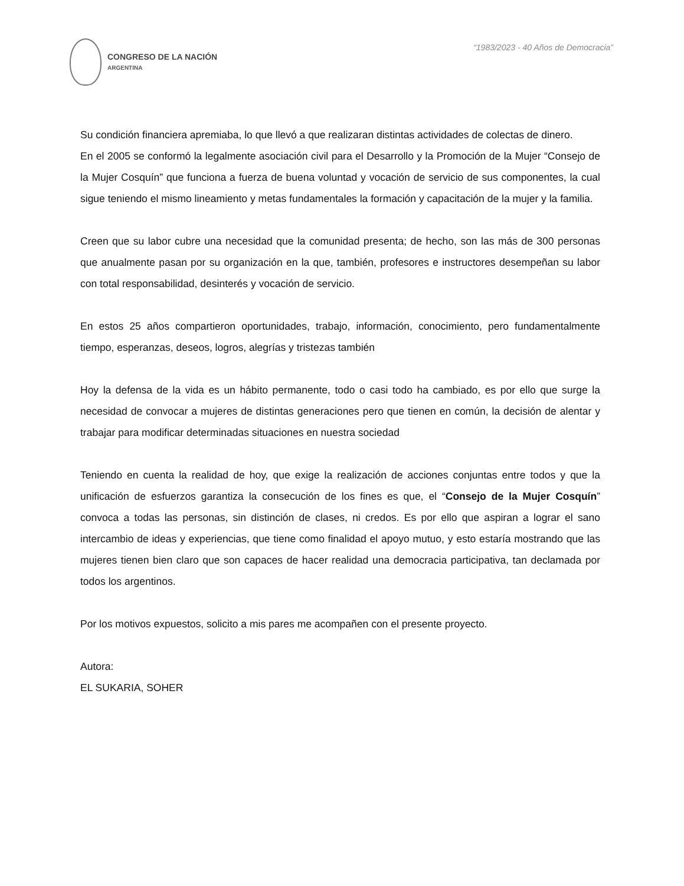CONGRESO DE LA NACIÓN
ARGENTINA
“1983/2023 - 40 Años de Democracia”
Su condición financiera apremiaba, lo que llevó a que realizaran distintas actividades de colectas de dinero.
En el 2005 se conformó la legalmente asociación civil para el Desarrollo y la Promoción de la Mujer “Consejo de la Mujer Cosquín” que funciona a fuerza de buena voluntad y vocación de servicio de sus componentes, la cual sigue teniendo el mismo lineamiento y metas fundamentales la formación y capacitación de la mujer y la familia.
Creen que su labor cubre una necesidad que la comunidad presenta; de hecho, son las más de 300 personas que anualmente pasan por su organización en la que, también, profesores e instructores desempeñan su labor con total responsabilidad, desinterés y vocación de servicio.
En estos 25 años compartieron oportunidades, trabajo, información, conocimiento, pero fundamentalmente tiempo, esperanzas, deseos, logros, alegrías y tristezas también
Hoy la defensa de la vida es un hábito permanente, todo o casi todo ha cambiado, es por ello que surge la necesidad de convocar a mujeres de distintas generaciones pero que tienen en común, la decisión de alentar y trabajar para modificar determinadas situaciones en nuestra sociedad
Teniendo en cuenta la realidad de hoy, que exige la realización de acciones conjuntas entre todos y que la unificación de esfuerzos garantiza la consecución de los fines es que, el “Consejo de la Mujer Cosquín” convoca a todas las personas, sin distinción de clases, ni credos. Es por ello que aspiran a lograr el sano intercambio de ideas y experiencias, que tiene como finalidad el apoyo mutuo, y esto estaría mostrando que las mujeres tienen bien claro que son capaces de hacer realidad una democracia participativa, tan declamada por todos los argentinos.
Por los motivos expuestos, solicito a mis pares me acompañen con el presente proyecto.
Autora:
EL SUKARIA, SOHER